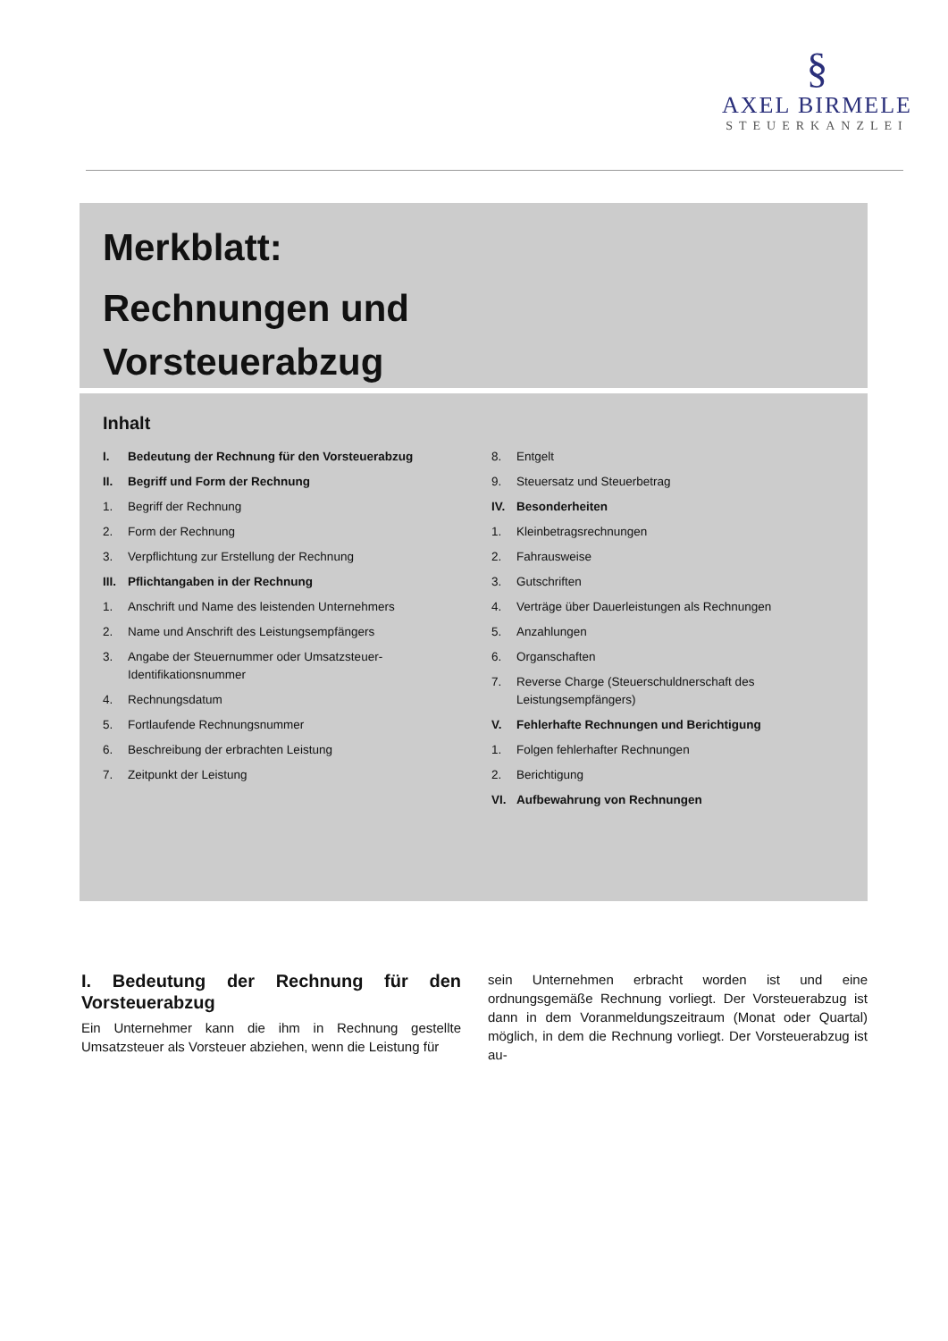§
AXEL BIRMELE
STEUERKANZLEI
Merkblatt:
Rechnungen und
Vorsteuerabzug
Inhalt
I. Bedeutung der Rechnung für den Vorsteuerabzug
II. Begriff und Form der Rechnung
1. Begriff der Rechnung
2. Form der Rechnung
3. Verpflichtung zur Erstellung der Rechnung
III. Pflichtangaben in der Rechnung
1. Anschrift und Name des leistenden Unternehmers
2. Name und Anschrift des Leistungsempfängers
3. Angabe der Steuernummer oder Umsatzsteuer-Identifikationsnummer
4. Rechnungsdatum
5. Fortlaufende Rechnungsnummer
6. Beschreibung der erbrachten Leistung
7. Zeitpunkt der Leistung
8. Entgelt
9. Steuersatz und Steuerbetrag
IV. Besonderheiten
1. Kleinbetragsrechnungen
2. Fahrausweise
3. Gutschriften
4. Verträge über Dauerleistungen als Rechnungen
5. Anzahlungen
6. Organschaften
7. Reverse Charge (Steuerschuldnerschaft des Leistungsempfängers)
V. Fehlerhafte Rechnungen und Berichtigung
1. Folgen fehlerhafter Rechnungen
2. Berichtigung
VI. Aufbewahrung von Rechnungen
I. Bedeutung der Rechnung für den Vorsteuerabzug
Ein Unternehmer kann die ihm in Rechnung gestellte Umsatzsteuer als Vorsteuer abziehen, wenn die Leistung für
sein Unternehmen erbracht worden ist und eine ordnungsgemäße Rechnung vorliegt. Der Vorsteuerabzug ist dann in dem Voranmeldungszeitraum (Monat oder Quartal) möglich, in dem die Rechnung vorliegt. Der Vorsteuerabzug ist au-